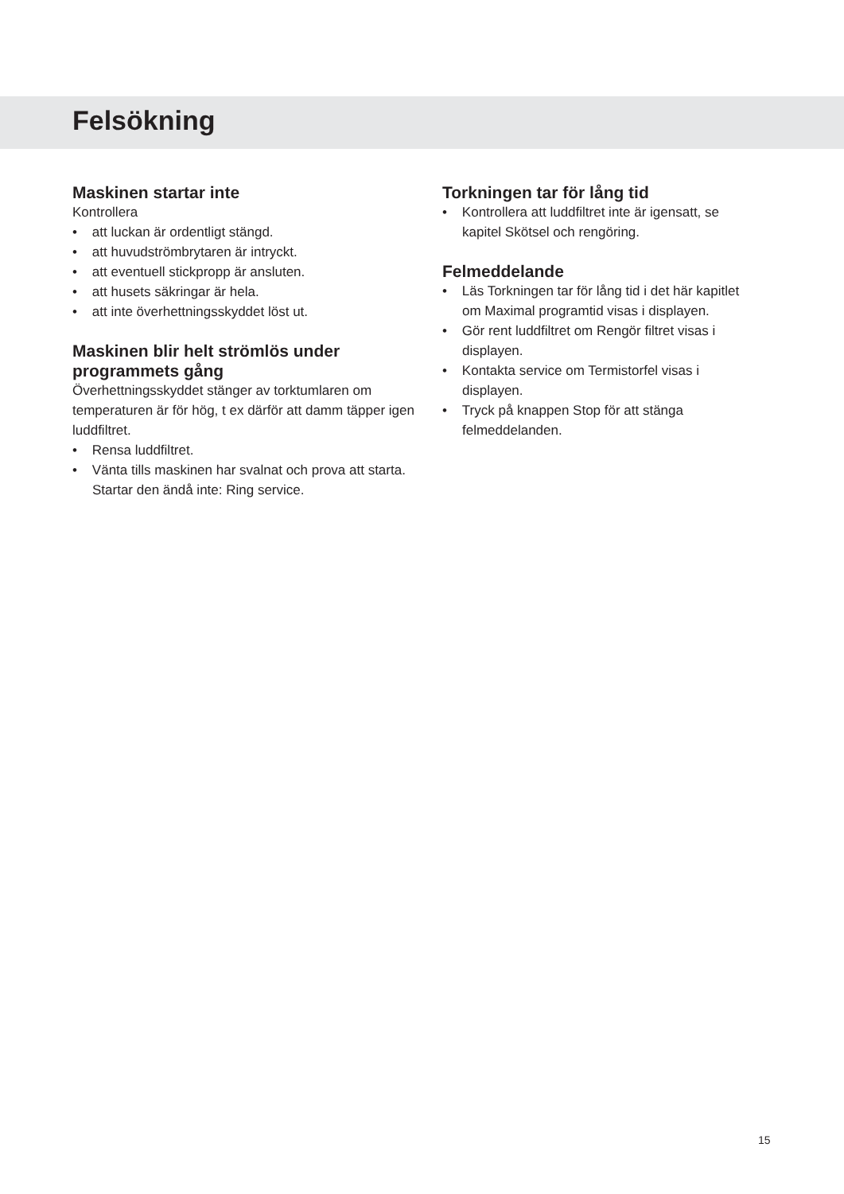Felsökning
Maskinen startar inte
Kontrollera
• att luckan är ordentligt stängd.
• att huvudströmbrytaren är intryckt.
• att eventuell stickpropp är ansluten.
• att husets säkringar är hela.
• att inte överhettningsskyddet löst ut.
Maskinen blir helt strömlös under programmets gång
Överhettningsskyddet stänger av torktumlaren om temperaturen är för hög, t ex därför att damm täpper igen luddfiltret.
• Rensa luddfiltret.
• Vänta tills maskinen har svalnat och prova att starta. Startar den ändå inte: Ring service.
Torkningen tar för lång tid
• Kontrollera att luddfiltret inte är igensatt, se kapitel Skötsel och rengöring.
Felmeddelande
• Läs Torkningen tar för lång tid i det här kapitlet om Maximal programtid visas i displayen.
• Gör rent luddfiltret om Rengör filtret visas i displayen.
• Kontakta service om Termistorfel visas i displayen.
• Tryck på knappen Stop för att stänga felmeddelanden.
15